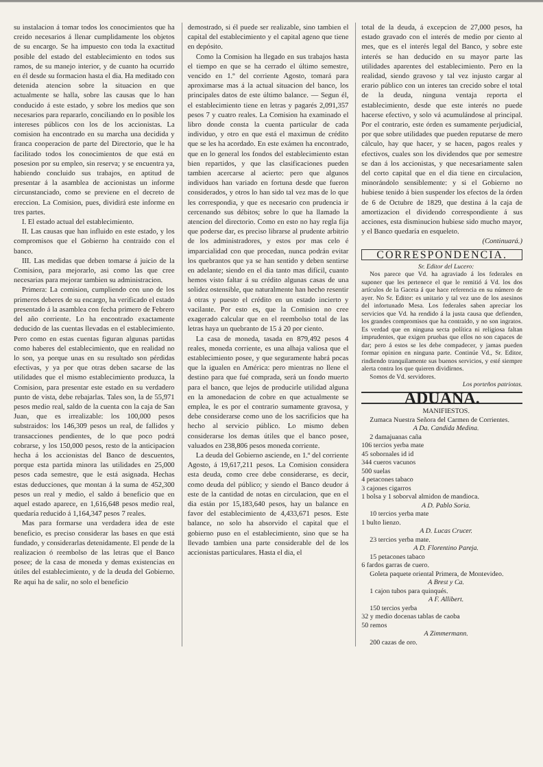su instalacion á tomar todos los conocimientos que ha creido necesarios á llenar cumplidamente los objetos de su encargo. Se ha impuesto con toda la exactitud posible del estado del establecimiento en todos sus ramos, de su manejo interior, y de cuanto ha ocurrido en él desde su formacion hasta el dia. Ha meditado con detenida atencion sobre la situacion en que actualmente se halla, sobre las causas que lo han conducido á este estado, y sobre los medios que son necesarios para repararlo, conciliando en lo posible los intereses públicos con los de los accionistas. La comision ha encontrado en su marcha una decidida y franca cooperacion de parte del Directorio, que le ha facilitado todos los conocimientos de que está en posesion por su empleo, sin reserva; y se encuentra ya, habiendo concluido sus trabajos, en aptitud de presentar á la asamblea de accionistas un informe circunstanciado, como se previene en el decreto de ereccion. La Comision, pues, dividirá este informe en tres partes.
I. El estado actual del establecimiento.
II. Las causas que han influido en este estado, y los compromisos que el Gobierno ha contraido con el banco.
III. Las medidas que deben tomarse á juicio de la Comision, para mejorarlo, asi como las que cree necesarias para mejorar tambien su administracion.
Primera: La comision, cumpliendo con uno de los primeros deberes de su encargo, ha verificado el estado presentado á la asamblea con fecha primero de Febrero del año corriente. Lo ha encontrado exactamente deducido de las cuentas llevadas en el establecimiento. Pero como en estas cuentas figuran algunas partidas como haberes del establecimiento, que en realidad no lo son, ya porque unas en su resultado son pérdidas efectivas, y ya por que otras deben sacarse de las utilidades que el mismo establecimiento produzca, la Comision, para presentar este estado en su verdadero punto de vista, debe rebajarlas. Tales son, la de 55,971 pesos medio real, saldo de la cuenta con la caja de San Juan, que es irrealizable: los 100,000 pesos substraidos: los 146,309 pesos un real, de fallidos y transacciones pendientes, de lo que poco podrá cobrarse, y los 150,000 pesos, resto de la anticipacion hecha á los accionistas del Banco de descuentos, porque esta partida minora las utilidades en 25,000 pesos cada semestre, que le está asignada. Hechas estas deducciones, que montan á la suma de 452,300 pesos un real y medio, el saldo á beneficio que en aquel estado aparece, en 1,616,648 pesos medio real, quedaría reducido á 1,164,347 pesos 7 reales.
Mas para formarse una verdadera idea de este beneficio, es preciso considerar las bases en que está fundado, y considerarlas detenidamente. El pende de la realizacion ó reembolso de las letras que el Banco posee; de la casa de moneda y demas existencias en útiles del establecimiento, y de la deuda del Gobierno. Re aqui ha de salir, no solo el beneficio
demostrado, si él puede ser realizable, sino tambien el capital del establecimiento y el capital ageno que tiene en depósito.
Como la Comision ha llegado en sus trabajos hasta el tiempo en que se ha cerrado el último semestre, vencido en 1.º del corriente Agosto, tomará para aproximarse mas á la actual situacion del banco, los principales datos de este último balance. — Segun él, el establecimiento tiene en letras y pagarés 2,091,357 pesos 7 y cuatro reales. La Comision ha examinado el libro donde consta la cuenta particular de cada individuo, y otro en que está el maximun de crédito que se les ha acordado. En este exámen ha encontrado, que en lo general los fondos del establecimiento estan bien repartidos, y que las clasificaciones pueden tambien acercarse al acierto: pero que algunos individuos han variado en fortuna desde que fueron considerados, y otros lo han sido tal vez mas de lo que les correspondia, y que es necesario con prudencia ir cercenando sus débitos; sobre lo que ha llamado la atencion del directorio. Como en esto no hay regla fija que poderse dar, es preciso librarse al prudente arbitrio de los administradores, y estos por mas celo é imparcialidad con que procedan, nunca podrán evitar los quebrantos que ya se han sentido y deben sentirse en adelante; siendo en el dia tanto mas difícil, cuanto hemos visto faltar á su crédito algunas casas de una solidez ostensible, que naturalmente han hecho resentir á otras y puesto el crédito en un estado incierto y vacilante. Por esto es, que la Comision no cree exagerado calcular que en el reembolso total de las letras haya un quebranto de 15 á 20 por ciento.
La casa de moneda, tasada en 879,492 pesos 4 reales, moneda corriente, es una alhaja valiosa que el establecimiento posee, y que seguramente habrá pocas que la igualen en América: pero mientras no llene el destino para que fué comprada, será un fondo muerto para el banco, que lejos de producirle utilidad alguna en la amonedacion de cobre en que actualmente se emplea, le es por el contrario sumamente gravosa, y debe considerarse como uno de los sacrificios que ha hecho al servicio público. Lo mismo deben considerarse los demas útiles que el banco posee, valuados en 238,806 pesos moneda corriente.
La deuda del Gobierno asciende, en 1.º del corriente Agosto, á 19,617,211 pesos. La Comision considera esta deuda, como cree debe considerarse, es decir, como deuda del público; y siendo el Banco deudor á este de la cantidad de notas en circulacion, que en el dia están por 15,183,640 pesos, hay un balance en favor del establecimiento de 4,433,671 pesos. Este balance, no solo ha absorvido el capital que el gobierno puso en el establecimiento, sino que se ha llevado tambien una parte considerable del de los accionistas particulares. Hasta el dia, el
total de la deuda, á excepcion de 27,000 pesos, ha estado gravado con el interés de medio por ciento al mes, que es el interés legal del Banco, y sobre este interés se han deducido en su mayor parte las utilidades aparentes del establecimiento. Pero en la realidad, siendo gravoso y tal vez injusto cargar al erario público con un interes tan crecido sobre el total de la deuda, ninguna ventaja reporta el establecimiento, desde que este interés no puede hacerse efectivo, y solo vá acumulándose al principal. Por el contrario, este órden es sumamente perjudicial, por que sobre utilidades que pueden reputarse de mero cálculo, hay que hacer, y se hacen, pagos reales y efectivos, cuales son los dividendos que por semestre se dan á los accionistas, y que necesariamente salen del corto capital que en el dia tiene en circulacion, minorándolo sensiblemente: y si el Gobierno no hubiese tenido á bien suspender los efectos de la órden de 6 de Octubre de 1829, que destina á la caja de amortizacion el dividendo correspondiente á sus acciones, esta disminucion hubiese sido mucho mayor, y el Banco quedaría en esqueleto.
(Continuará.)
CORRESPONDENCIA.
Sr. Editor del Lucero:
Nos parece que Vd. ha agraviado á los federales en suponer que les pertenece el que le remitió á Vd. los dos artículos de la Gaceta á que hace referencia en su número de ayer. No Sr. Editor: es unitario y tal vez uno de los asesinos del infortunado Mesa. Los federales saben apreciar los servicios que Vd. ha rendido á la justa causa que defienden, los grandes compromisos que ha contraido, y no son ingratos. Es verdad que en ninguna secta política ni religiosa faltan imprudentes, que exigen pruebas que ellos no son capaces de dar; pero á estos se les debe compadecer, y jamas pueden formar opinion en ninguna parte. Continúe Vd., Sr. Editor, rindiendo tranquilamente sus buenos servicios, y esté siempre alerta contra los que quieren dividirnos.
Somos de Vd. servidores.
Los porteños patriotas.
ADUANA.
MANIFIESTOS.
Zumaca Nuestra Señora del Carmen de Corrientes.
A Da. Candida Medina.
2 damajuanas caña
106 tercios yerba mate
45 sobornales id id
344 cueros vacunos
500 suelas
4 petacones tabaco
3 cajones cigarros
1 bolsa y 1 soborval almidon de mandioca.
A D. Pablo Soria.
10 tercios yerba mate
1 bulto lienzo.
A D. Lucas Crucer.
23 tercios yerba mate.
A D. Florentino Pareja.
15 petacones tabaco
6 fardos garras de cuero.
Goleta paquete oriental Primera, de Montevideo.
A Brest y Ca.
1 cajon tubos para quinqués.
A F. Allibert.
150 tercios yerba
32 y medio docenas tablas de caoba
50 remos
A Zimmermann.
200 cazas de oro.